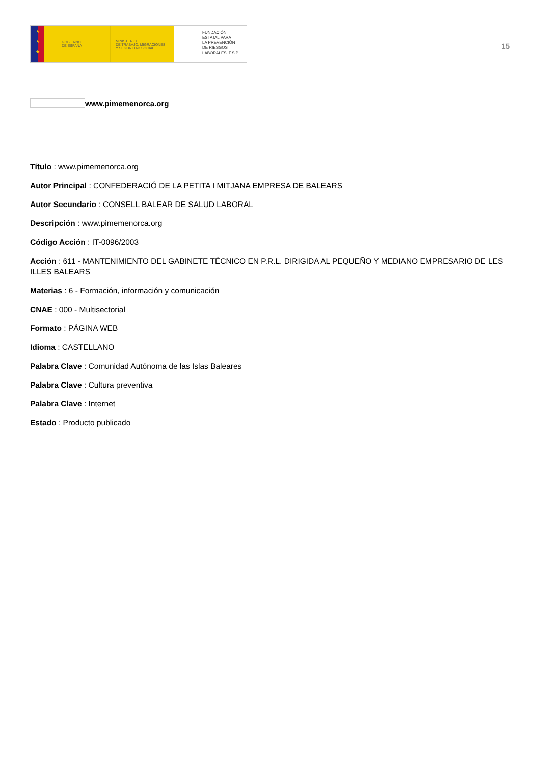★
★
★
GOBIERNO
DE ESPAÑA
MINISTERIO
DE TRABAJO, MIGRACIONES
Y SEGURIDAD SOCIAL
FUNDACIÓN
ESTATAL PARA
LA PREVENCIÓN
DE RIESGOS
LABORALES, F.S.P.
15
www.pimemenorca.org
Título : www.pimemenorca.org
Autor Principal : CONFEDERACIÓ DE LA PETITA I MITJANA EMPRESA DE BALEARS
Autor Secundario : CONSELL BALEAR DE SALUD LABORAL
Descripción : www.pimemenorca.org
Código Acción : IT-0096/2003
Acción : 611 - MANTENIMIENTO DEL GABINETE TÉCNICO EN P.R.L. DIRIGIDA AL PEQUEÑO Y MEDIANO EMPRESARIO DE LES ILLES BALEARS
Materias : 6 - Formación, información y comunicación
CNAE : 000 - Multisectorial
Formato : PÁGINA WEB
Idioma : CASTELLANO
Palabra Clave : Comunidad Autónoma de las Islas Baleares
Palabra Clave : Cultura preventiva
Palabra Clave : Internet
Estado : Producto publicado